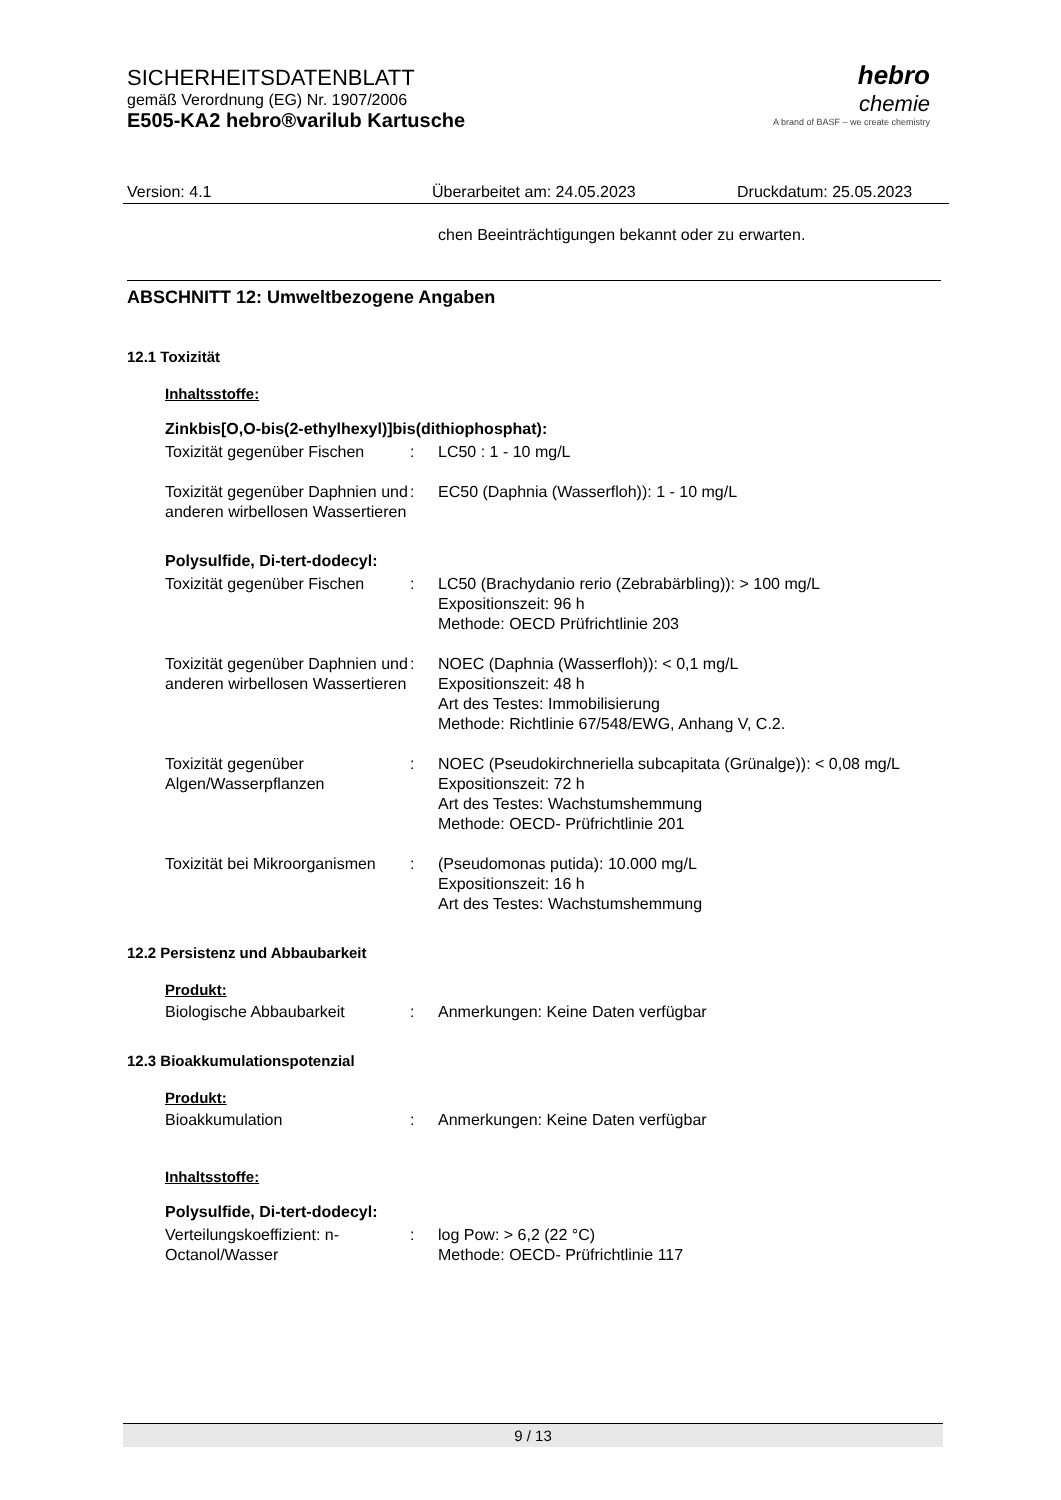SICHERHEITSDATENBLATT
gemäß Verordnung (EG) Nr. 1907/2006
E505-KA2 hebro®varilub Kartusche
hebro
chemie
A brand of BASF – we create chemistry
Version: 4.1 Überarbeitet am: 24.05.2023 Druckdatum: 25.05.2023
chen Beeinträchtigungen bekannt oder zu erwarten.
ABSCHNITT 12: Umweltbezogene Angaben
12.1 Toxizität
Inhaltsstoffe:
Zinkbis[O,O-bis(2-ethylhexyl)]bis(dithiophosphat):
| Toxizität gegenüber Fischen | : | LC50 : 1 - 10 mg/L |
| Toxizität gegenüber Daphnien und anderen wirbellosen Wassertieren | : | EC50 (Daphnia (Wasserfloh)): 1 - 10 mg/L |
Polysulfide, Di-tert-dodecyl:
| Toxizität gegenüber Fischen | : | LC50 (Brachydanio rerio (Zebrabärbling)): > 100 mg/L Expositionszeit: 96 h Methode: OECD Prüfrichtlinie 203 |
| Toxizität gegenüber Daphnien und anderen wirbellosen Wassertieren | : | NOEC (Daphnia (Wasserfloh)): < 0,1 mg/L Expositionszeit: 48 h Art des Testes: Immobilisierung Methode: Richtlinie 67/548/EWG, Anhang V, C.2. |
| Toxizität gegenüber Algen/Wasserpflanzen | : | NOEC (Pseudokirchneriella subcapitata (Grünalge)): < 0,08 mg/L Expositionszeit: 72 h Art des Testes: Wachstumshemmung Methode: OECD- Prüfrichtlinie 201 |
| Toxizität bei Mikroorganismen | : | (Pseudomonas putida): 10.000 mg/L Expositionszeit: 16 h Art des Testes: Wachstumshemmung |
12.2 Persistenz und Abbaubarkeit
Produkt:
| Biologische Abbaubarkeit | : | Anmerkungen: Keine Daten verfügbar |
12.3 Bioakkumulationspotenzial
Produkt:
| Bioakkumulation | : | Anmerkungen: Keine Daten verfügbar |
Inhaltsstoffe:
Polysulfide, Di-tert-dodecyl:
| Verteilungskoeffizient: n-Octanol/Wasser | : | log Pow: > 6,2 (22 °C) Methode: OECD- Prüfrichtlinie 117 |
9 / 13